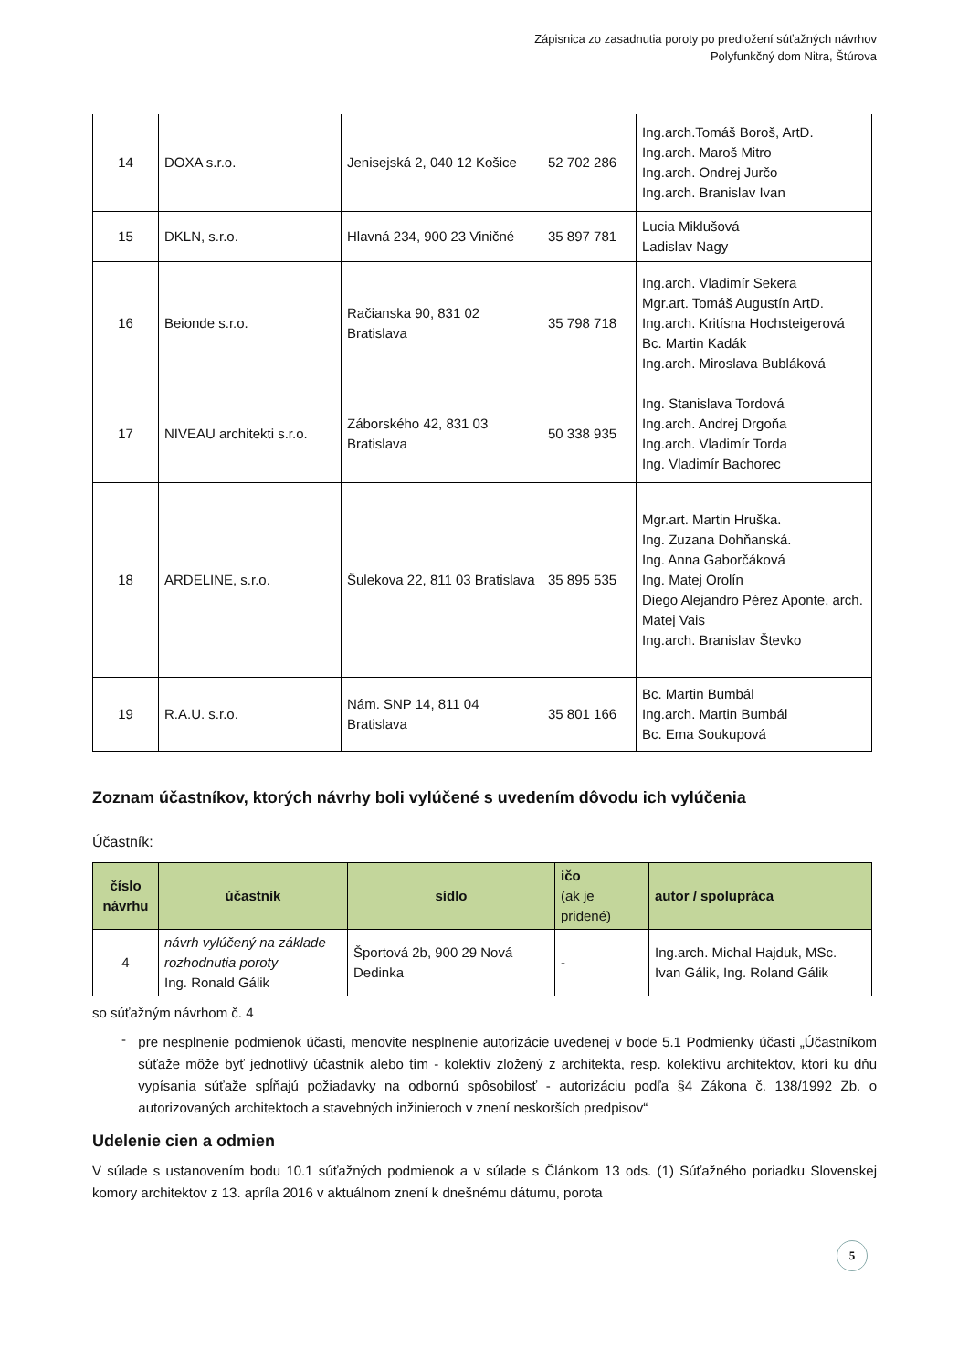Zápisnica zo zasadnutia poroty po predložení súťažných návrhov
Polyfunkčný dom Nitra, Štúrova
| 14 | DOXA s.r.o. | Jenisejská 2, 040 12 Košice | 52 702 286 | Ing.arch.Tomáš Boroš, ArtD. Ing.arch. Maroš Mitro Ing.arch. Ondrej Jurčo Ing.arch. Branislav Ivan |
| 15 | DKLN, s.r.o. | Hlavná 234, 900 23 Viničné | 35 897 781 | Lucia Miklušová Ladislav Nagy |
| 16 | Beionde s.r.o. | Račianska 90, 831 02 Bratislava | 35 798 718 | Ing.arch. Vladimír Sekera Mgr.art. Tomáš Augustín ArtD. Ing.arch. Kritísna Hochsteigerová Bc. Martin Kadák Ing.arch. Miroslava Bubláková |
| 17 | NIVEAU architekti s.r.o. | Záborského 42, 831 03 Bratislava | 50 338 935 | Ing. Stanislava Tordová Ing.arch. Andrej Drgoňa Ing.arch. Vladimír Torda Ing. Vladimír Bachorec |
| 18 | ARDELINE, s.r.o. | Šulekova 22, 811 03 Bratislava | 35 895 535 | Mgr.art. Martin Hruška. Ing. Zuzana Dohňanská. Ing. Anna Gaborčáková Ing. Matej Orolín Diego Alejandro Pérez Aponte, arch. Matej Vais Ing.arch. Branislav Števko |
| 19 | R.A.U. s.r.o. | Nám. SNP 14, 811 04 Bratislava | 35 801 166 | Bc. Martin Bumbál Ing.arch. Martin Bumbál Bc. Ema Soukupová |
Zoznam účastníkov, ktorých návrhy boli vylúčené s uvedením dôvodu ich vylúčenia
Účastník:
| číslo návrhu | účastník | sídlo | ičo (ak je pridené) | autor / spolupráca |
| --- | --- | --- | --- | --- |
| 4 | návrh vylúčený na základe rozhodnutia poroty Ing. Ronald Gálik | Športová 2b, 900 29 Nová Dedinka | - | Ing.arch. Michal Hajduk, MSc. Ivan Gálik, Ing. Roland Gálik |
so súťažným návrhom č. 4
-
pre nesplnenie podmienok účasti, menovite nesplnenie autorizácie uvedenej v bode 5.1 Podmienky účasti „Účastníkom súťaže môže byť jednotlivý účastník alebo tím - kolektív zložený z architekta, resp. kolektívu architektov, ktorí ku dňu vypísania súťaže spĺňajú požiadavky na odbornú spôsobilosť - autorizáciu podľa §4 Zákona č. 138/1992 Zb. o autorizovaných architektoch a stavebných inžinieroch v znení neskorších predpisov“
Udelenie cien a odmien
V súlade s ustanovením bodu 10.1 súťažných podmienok a v súlade s Článkom 13 ods. (1) Súťažného poriadku Slovenskej komory architektov z 13. apríla 2016 v aktuálnom znení k dnešnému dátumu, porota
5